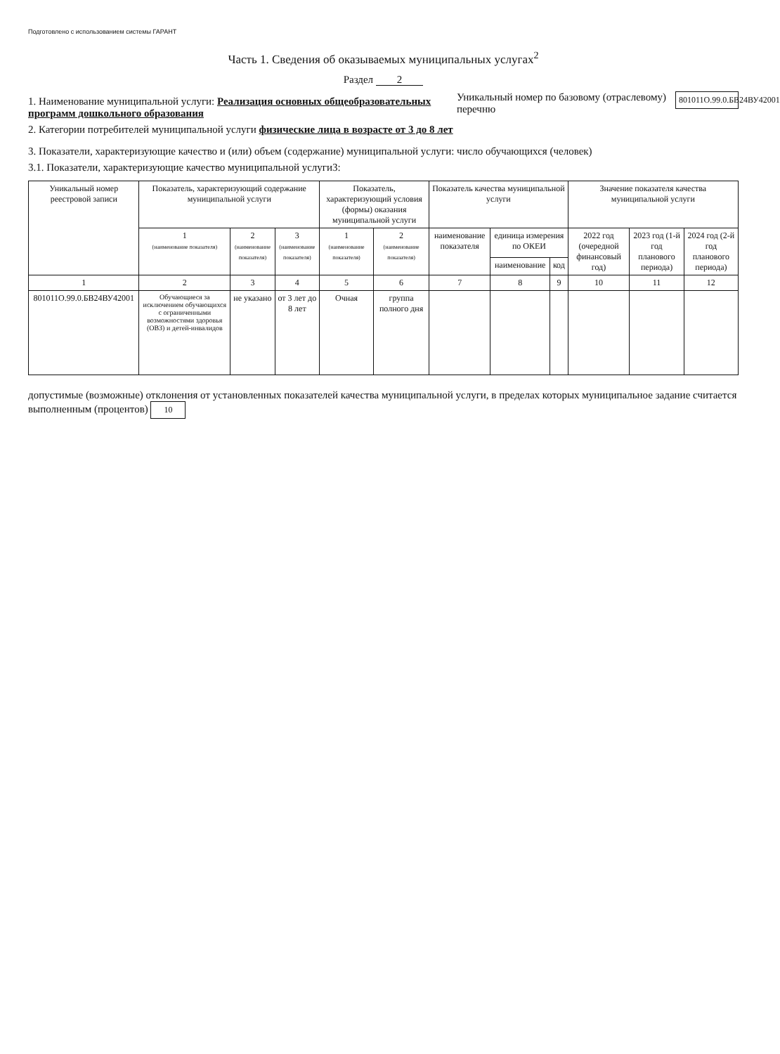Подготовлено с использованием системы ГАРАНТ
Часть 1. Сведения об оказываемых муниципальных услугах<sup>2</sup>
Раздел 2
1. Наименование муниципальной услуги: Реализация основных общеобразовательных программ дошкольного образования
2. Категории потребителей муниципальной услуги физические лица в возрасте от 3 до 8 лет
Уникальный номер по базовому (отраслевому) перечню
801011О.99.0.БВ24ВУ42001
3. Показатели, характеризующие качество и (или) объем (содержание) муниципальной услуги: число обучающихся (человек)
3.1. Показатели, характеризующие качество муниципальной услуги3:
| Уникальный номер реестровой записи | Показатель, характеризующий содержание муниципальной услуги | | | Показатель, характеризующий условия (формы) оказания муниципальной услуги | | Показатель качества муниципальной услуги | | | Значение показателя качества муниципальной услуги | | |
| --- | --- | --- | --- | --- | --- | --- | --- | --- | --- | --- | --- |
| | 1 (наименование показателя) | 2 (наименование показателя) | 3 (наименование показателя) | 1 (наименование показателя) | 2 (наименование показателя) | наименование показателя | единица измерения по ОКЕИ | | 2022 год (очередной финансовый год) | 2023 год (1-й год планового периода) | 2024 год (2-й год планового периода) |
| | | | | | | | наименование | код | | | |
| 1 | 2 | 3 | 4 | 5 | 6 | 7 | 8 | 9 | 10 | 11 | 12 |
| 801011О.99.0.БВ24ВУ42001 | Обучающиеся за исключением обучающихся с ограниченными возможностями здоровья (ОВЗ) и детей-инвалидов | не указано | от 3 лет до 8 лет | Очная | группа полного дня | | | | | | |
допустимые (возможные) отклонения от установленных показателей качества муниципальной услуги, в пределах которых муниципальное задание считается выполненным (процентов) 10